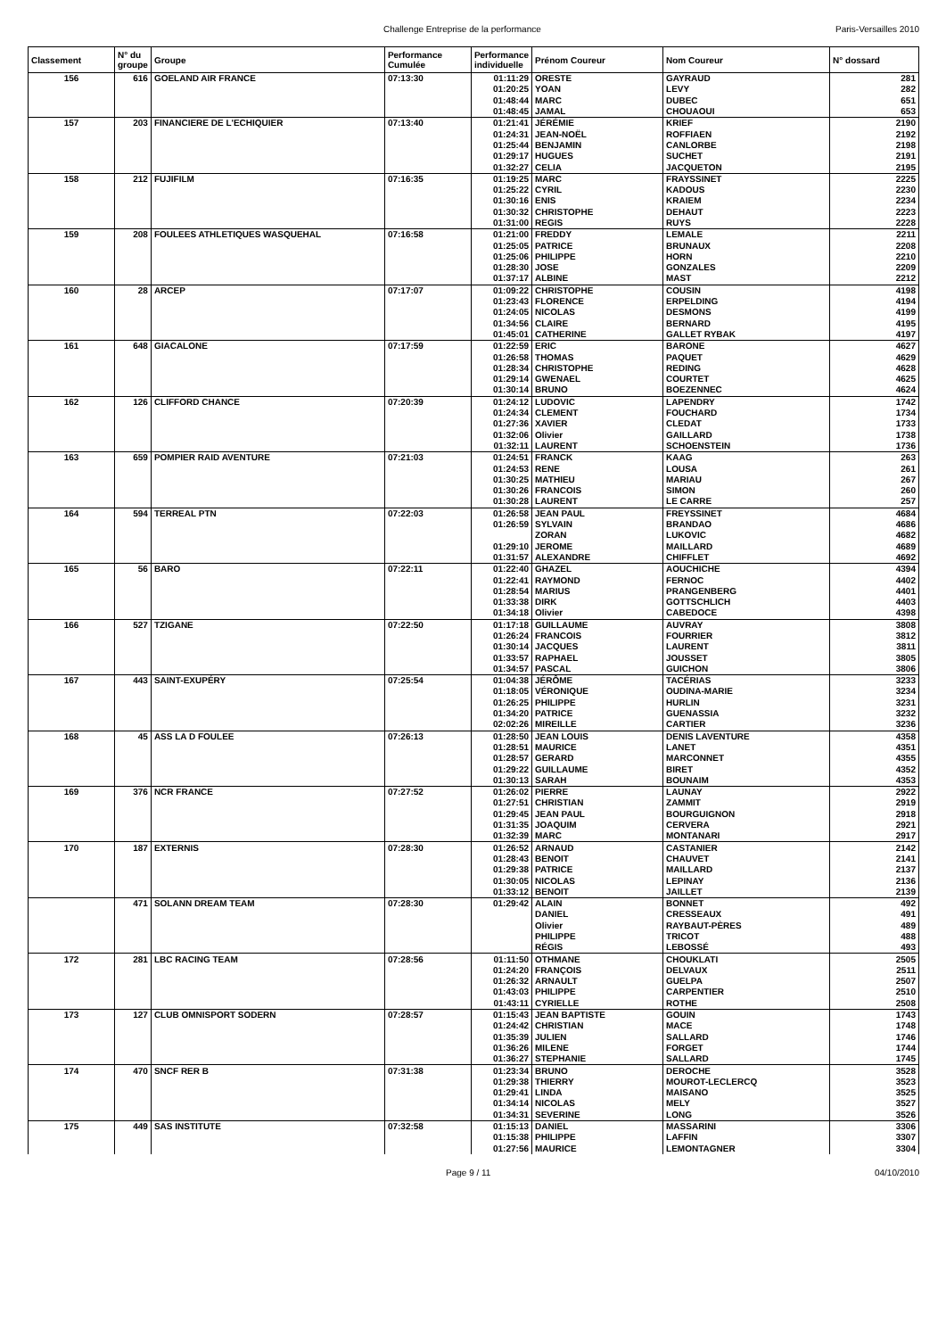Challenge Entreprise de la performance Paris-Versailles 2010
| Classement | N° du groupe | Groupe | Performance Cumulée | Performance individuelle | Prénom Coureur | Nom Coureur | N° dossard |
| --- | --- | --- | --- | --- | --- | --- | --- |
| 156 | 616 | GOELAND AIR FRANCE | 07:13:30 | 01:11:29 | ORESTE | GAYRAUD | 281 |
| | | | | 01:20:25 | YOAN | LEVY | 282 |
| | | | | 01:48:44 | MARC | DUBEC | 651 |
| | | | | 01:48:45 | JAMAL | CHOUAOUI | 653 |
| 157 | 203 | FINANCIERE DE L'ECHIQUIER | 07:13:40 | 01:21:41 | JÉRÉMIE | KRIEF | 2190 |
| | | | | 01:24:31 | JEAN-NOËL | ROFFIAEN | 2192 |
| | | | | 01:25:44 | BENJAMIN | CANLORBE | 2198 |
| | | | | 01:29:17 | HUGUES | SUCHET | 2191 |
| | | | | 01:32:27 | CELIA | JACQUETON | 2195 |
| 158 | 212 | FUJIFILM | 07:16:35 | 01:19:25 | MARC | FRAYSSINET | 2225 |
| | | | | 01:25:22 | CYRIL | KADOUS | 2230 |
| | | | | 01:30:16 | ENIS | KRAIEM | 2234 |
| | | | | 01:30:32 | CHRISTOPHE | DEHAUT | 2223 |
| | | | | 01:31:00 | REGIS | RUYS | 2228 |
| 159 | 208 | FOULEES ATHLETIQUES WASQUEHAL | 07:16:58 | 01:21:00 | FREDDY | LEMALE | 2211 |
| | | | | 01:25:05 | PATRICE | BRUNAUX | 2208 |
| | | | | 01:25:06 | PHILIPPE | HORN | 2210 |
| | | | | 01:28:30 | JOSE | GONZALES | 2209 |
| | | | | 01:37:17 | ALBINE | MAST | 2212 |
| 160 | 28 | ARCEP | 07:17:07 | 01:09:22 | CHRISTOPHE | COUSIN | 4198 |
| | | | | 01:23:43 | FLORENCE | ERPELDING | 4194 |
| | | | | 01:24:05 | NICOLAS | DESMONS | 4199 |
| | | | | 01:34:56 | CLAIRE | BERNARD | 4195 |
| | | | | 01:45:01 | CATHERINE | GALLET RYBAK | 4197 |
| 161 | 648 | GIACALONE | 07:17:59 | 01:22:59 | ERIC | BARONE | 4627 |
| | | | | 01:26:58 | THOMAS | PAQUET | 4629 |
| | | | | 01:28:34 | CHRISTOPHE | REDING | 4628 |
| | | | | 01:29:14 | GWENAEL | COURTET | 4625 |
| | | | | 01:30:14 | BRUNO | BOEZENNEC | 4624 |
| 162 | 126 | CLIFFORD CHANCE | 07:20:39 | 01:24:12 | LUDOVIC | LAPENDRY | 1742 |
| | | | | 01:24:34 | CLEMENT | FOUCHARD | 1734 |
| | | | | 01:27:36 | XAVIER | CLEDAT | 1733 |
| | | | | 01:32:06 | Olivier | GAILLARD | 1738 |
| | | | | 01:32:11 | LAURENT | SCHOENSTEIN | 1736 |
| 163 | 659 | POMPIER RAID AVENTURE | 07:21:03 | 01:24:51 | FRANCK | KAAG | 263 |
| | | | | 01:24:53 | RENE | LOUSA | 261 |
| | | | | 01:30:25 | MATHIEU | MARIAU | 267 |
| | | | | 01:30:26 | FRANCOIS | SIMON | 260 |
| | | | | 01:30:28 | LAURENT | LE CARRE | 257 |
| 164 | 594 | TERREAL PTN | 07:22:03 | 01:26:58 | JEAN PAUL | FREYSSINET | 4684 |
| | | | | 01:26:59 | SYLVAIN | BRANDAO | 4686 |
| | | | | | ZORAN | LUKOVIC | 4682 |
| | | | | 01:29:10 | JEROME | MAILLARD | 4689 |
| | | | | 01:31:57 | ALEXANDRE | CHIFFLET | 4692 |
| 165 | 56 | BARO | 07:22:11 | 01:22:40 | GHAZEL | AOUCHICHE | 4394 |
| | | | | 01:22:41 | RAYMOND | FERNOC | 4402 |
| | | | | 01:28:54 | MARIUS | PRANGENBERG | 4401 |
| | | | | 01:33:38 | DIRK | GOTTSCHLICH | 4403 |
| | | | | 01:34:18 | Olivier | CABEDOCE | 4398 |
| 166 | 527 | TZIGANE | 07:22:50 | 01:17:18 | GUILLAUME | AUVRAY | 3808 |
| | | | | 01:26:24 | FRANCOIS | FOURRIER | 3812 |
| | | | | 01:30:14 | JACQUES | LAURENT | 3811 |
| | | | | 01:33:57 | RAPHAEL | JOUSSET | 3805 |
| | | | | 01:34:57 | PASCAL | GUICHON | 3806 |
| 167 | 443 | SAINT-EXUPÉRY | 07:25:54 | 01:04:38 | JÉRÔME | TACÉRIAS | 3233 |
| | | | | 01:18:05 | VÉRONIQUE | OUDINA-MARIE | 3234 |
| | | | | 01:26:25 | PHILIPPE | HURLIN | 3231 |
| | | | | 01:34:20 | PATRICE | GUENASSIA | 3232 |
| | | | | 02:02:26 | MIREILLE | CARTIER | 3236 |
| 168 | 45 | ASS LA D FOULEE | 07:26:13 | 01:28:50 | JEAN LOUIS | DENIS LAVENTURE | 4358 |
| | | | | 01:28:51 | MAURICE | LANET | 4351 |
| | | | | 01:28:57 | GERARD | MARCONNET | 4355 |
| | | | | 01:29:22 | GUILLAUME | BIRET | 4352 |
| | | | | 01:30:13 | SARAH | BOUNAIM | 4353 |
| 169 | 376 | NCR FRANCE | 07:27:52 | 01:26:02 | PIERRE | LAUNAY | 2922 |
| | | | | 01:27:51 | CHRISTIAN | ZAMMIT | 2919 |
| | | | | 01:29:45 | JEAN PAUL | BOURGUIGNON | 2918 |
| | | | | 01:31:35 | JOAQUIM | CERVERA | 2921 |
| | | | | 01:32:39 | MARC | MONTANARI | 2917 |
| 170 | 187 | EXTERNIS | 07:28:30 | 01:26:52 | ARNAUD | CASTANIER | 2142 |
| | | | | 01:28:43 | BENOIT | CHAUVET | 2141 |
| | | | | 01:29:38 | PATRICE | MAILLARD | 2137 |
| | | | | 01:30:05 | NICOLAS | LEPINAY | 2136 |
| | | | | 01:33:12 | BENOIT | JAILLET | 2139 |
| | 471 | SOLANN DREAM TEAM | 07:28:30 | 01:29:42 | ALAIN | BONNET | 492 |
| | | | | | DANIEL | CRESSEAUX | 491 |
| | | | | | Olivier | RAYBAUT-PÈRES | 489 |
| | | | | | PHILIPPE | TRICOT | 488 |
| | | | | | RÉGIS | LEBOSSÉ | 493 |
| 172 | 281 | LBC RACING TEAM | 07:28:56 | 01:11:50 | OTHMANE | CHOUKLATI | 2505 |
| | | | | 01:24:20 | FRANÇOIS | DELVAUX | 2511 |
| | | | | 01:26:32 | ARNAULT | GUELPA | 2507 |
| | | | | 01:43:03 | PHILIPPE | CARPENTIER | 2510 |
| | | | | 01:43:11 | CYRIELLE | ROTHE | 2508 |
| 173 | 127 | CLUB OMNISPORT SODERN | 07:28:57 | 01:15:43 | JEAN BAPTISTE | GOUIN | 1743 |
| | | | | 01:24:42 | CHRISTIAN | MACE | 1748 |
| | | | | 01:35:39 | JULIEN | SALLARD | 1746 |
| | | | | 01:36:26 | MILENE | FORGET | 1744 |
| | | | | 01:36:27 | STEPHANIE | SALLARD | 1745 |
| 174 | 470 | SNCF RER B | 07:31:38 | 01:23:34 | BRUNO | DEROCHE | 3528 |
| | | | | 01:29:38 | THIERRY | MOUROT-LECLERCQ | 3523 |
| | | | | 01:29:41 | LINDA | MAISANO | 3525 |
| | | | | 01:34:14 | NICOLAS | MELY | 3527 |
| | | | | 01:34:31 | SEVERINE | LONG | 3526 |
| 175 | 449 | SAS INSTITUTE | 07:32:58 | 01:15:13 | DANIEL | MASSARINI | 3306 |
| | | | | 01:15:38 | PHILIPPE | LAFFIN | 3307 |
| | | | | 01:27:56 | MAURICE | LEMONTAGNER | 3304 |
Page 9 / 11 04/10/2010